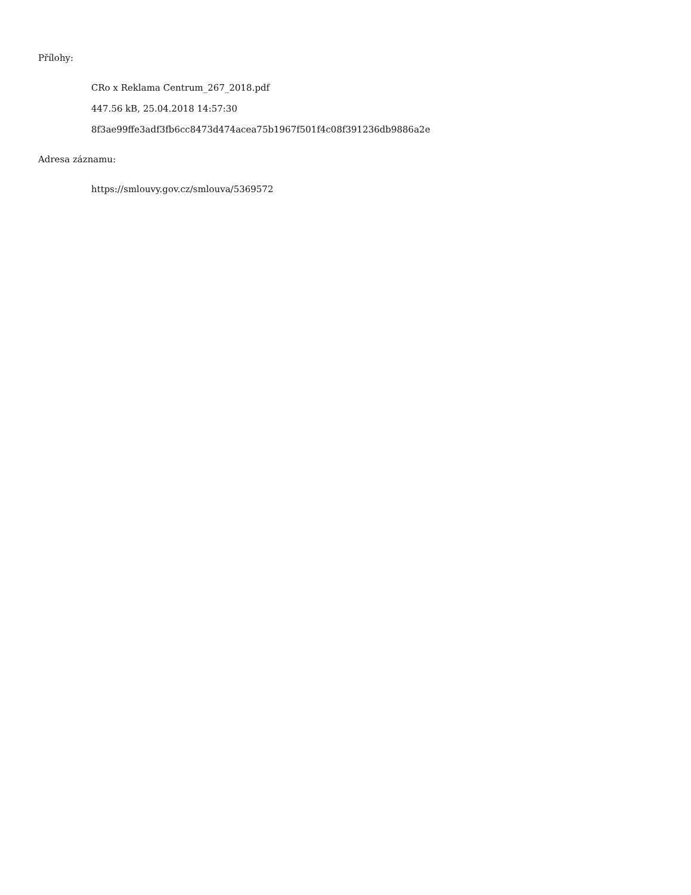Přílohy:
CRo x Reklama Centrum_267_2018.pdf
447.56 kB, 25.04.2018 14:57:30
8f3ae99ffe3adf3fb6cc8473d474acea75b1967f501f4c08f391236db9886a2e
Adresa záznamu:
https://smlouvy.gov.cz/smlouva/5369572